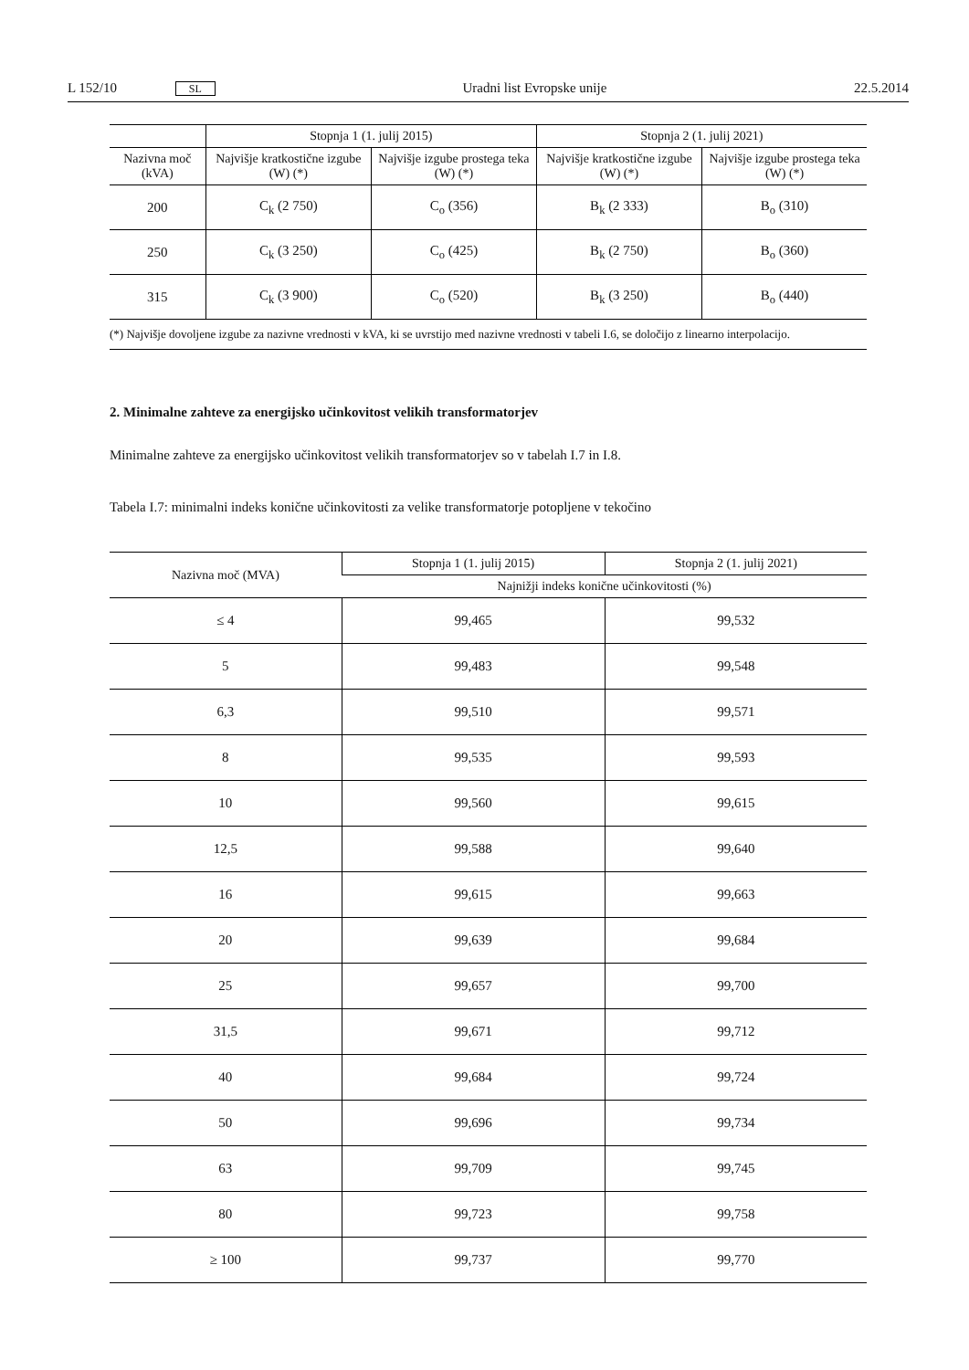L 152/10 SL Uradni list Evropske unije 22.5.2014
| | Stopnja 1 (1. julij 2015) | | Stopnja 2 (1. julij 2021) | |
| --- | --- | --- | --- | --- |
| Nazivna moč (kVA) | Najvišje kratkostične izgube (W) (*) | Najvišje izgube prostega teka (W) (*) | Najvišje kratkostične izgube (W) (*) | Najvišje izgube prostega teka (W) (*) |
| 200 | C<sub>k</sub> (2 750) | C<sub>o</sub> (356) | B<sub>k</sub> (2 333) | B<sub>o</sub> (310) |
| 250 | C<sub>k</sub> (3 250) | C<sub>o</sub> (425) | B<sub>k</sub> (2 750) | B<sub>o</sub> (360) |
| 315 | C<sub>k</sub> (3 900) | C<sub>o</sub> (520) | B<sub>k</sub> (3 250) | B<sub>o</sub> (440) |
(*) Najvišje dovoljene izgube za nazivne vrednosti v kVA, ki se uvrstijo med nazivne vrednosti v tabeli I.6, se določijo z linearno interpolacijo.
2. Minimalne zahteve za energijsko učinkovitost velikih transformatorjev
Minimalne zahteve za energijsko učinkovitost velikih transformatorjev so v tabelah I.7 in I.8.
Tabela I.7: minimalni indeks konične učinkovitosti za velike transformatorje potopljene v tekočino
| Nazivna moč (MVA) | Stopnja 1 (1. julij 2015) | Stopnja 2 (1. julij 2021) |
| --- | --- | --- |
| | Najnižji indeks konične učinkovitosti (%) | |
| ≤ 4 | 99,465 | 99,532 |
| 5 | 99,483 | 99,548 |
| 6,3 | 99,510 | 99,571 |
| 8 | 99,535 | 99,593 |
| 10 | 99,560 | 99,615 |
| 12,5 | 99,588 | 99,640 |
| 16 | 99,615 | 99,663 |
| 20 | 99,639 | 99,684 |
| 25 | 99,657 | 99,700 |
| 31,5 | 99,671 | 99,712 |
| 40 | 99,684 | 99,724 |
| 50 | 99,696 | 99,734 |
| 63 | 99,709 | 99,745 |
| 80 | 99,723 | 99,758 |
| ≥ 100 | 99,737 | 99,770 |